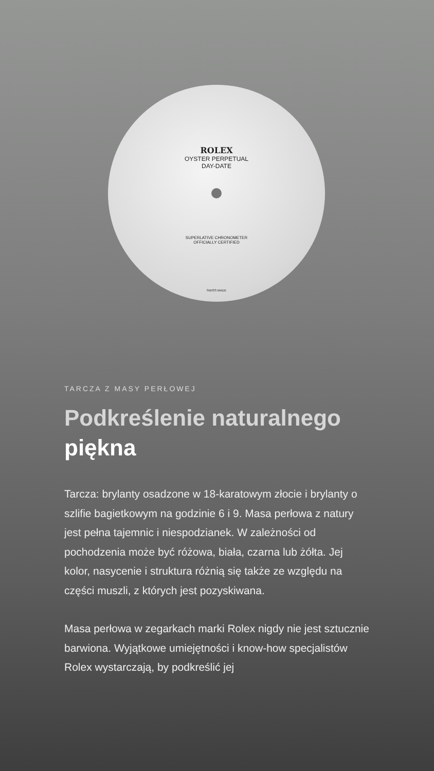ROLEX
OYSTER PERPETUAL
DAY-DATE
SUPERLATIVE CHRONOMETER
OFFICIALLY CERTIFIED
SWISS MADE
TARCZA Z MASY PERŁOWEJ
Podkreślenie naturalnego piękna
Tarcza: brylanty osadzone w 18-karatowym złocie i brylanty o szlifie bagietkowym na godzinie 6 i 9. Masa perłowa z natury jest pełna tajemnic i niespodzianek. W zależności od pochodzenia może być różowa, biała, czarna lub żółta. Jej kolor, nasycenie i struktura różnią się także ze względu na części muszli, z których jest pozyskiwana.
Masa perłowa w zegarkach marki Rolex nigdy nie jest sztucznie barwiona. Wyjątkowe umiejętności i know-how specjalistów Rolex wystarczają, by podkreślić jej